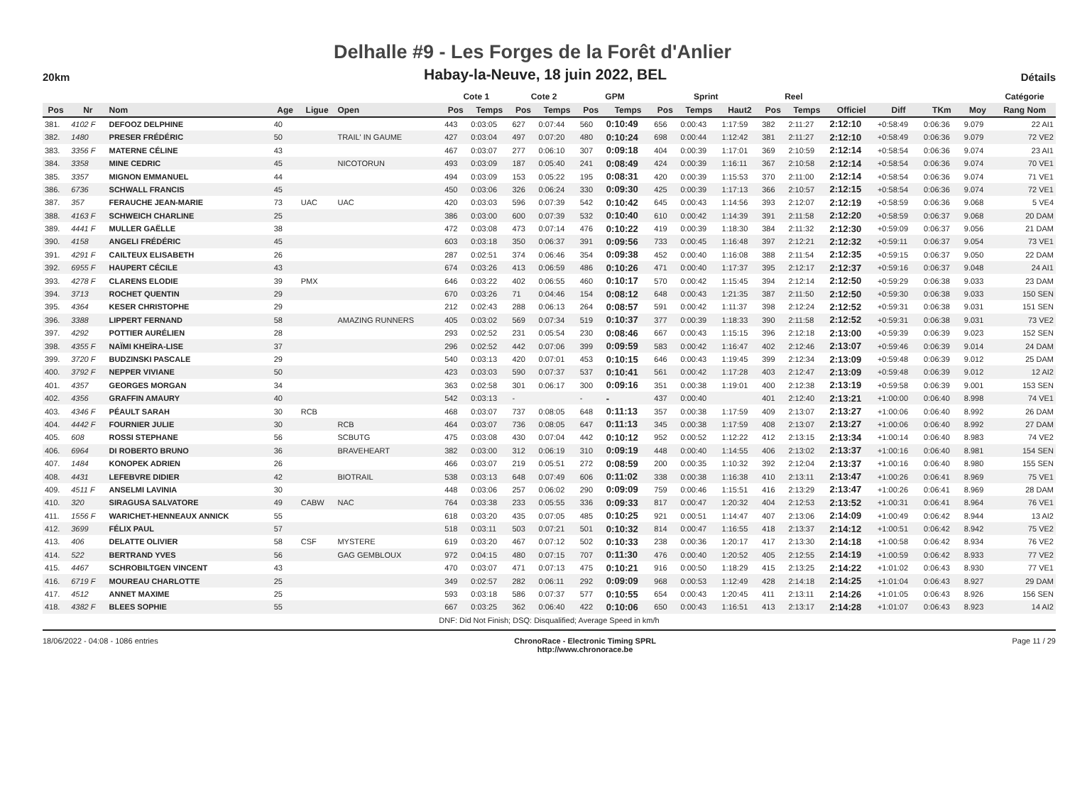Delhalle #9 - Les Forges de la Forêt d'Anlier
20km
Habay-la-Neuve, 18 juin 2022, BEL
Détails
| | | | | | | Cote 1 | | Cote 2 | | GPM | | Sprint | | | Reel | | | | | | Catégorie |
| --- | --- | --- | --- | --- | --- | --- | --- | --- | --- | --- | --- | --- | --- | --- | --- | --- | --- | --- | --- | --- | --- |
| Pos | Nr | Nom | Age | Ligue | Open | Pos | Temps | Pos | Temps | Pos | Temps | Pos | Temps | Haut2 | Pos | Temps | Officiel | Diff | TKm | Moy | Rang Nom |
| 381. | 4102 F | DEFOOZ DELPHINE | 40 | | | 443 | 0:03:05 | 627 | 0:07:44 | 560 | 0:10:49 | 656 | 0:00:43 | 1:17:59 | 382 | 2:11:27 | 2:12:10 | +0:58:49 | 0:06:36 | 9.079 | 22 AI1 |
| 382. | 1480 | PRESER FRÉDÉRIC | 50 | | TRAIL' IN GAUME | 427 | 0:03:04 | 497 | 0:07:20 | 480 | 0:10:24 | 698 | 0:00:44 | 1:12:42 | 381 | 2:11:27 | 2:12:10 | +0:58:49 | 0:06:36 | 9.079 | 72 VE2 |
| 383. | 3356 F | MATERNE CÉLINE | 43 | | | 467 | 0:03:07 | 277 | 0:06:10 | 307 | 0:09:18 | 404 | 0:00:39 | 1:17:01 | 369 | 2:10:59 | 2:12:14 | +0:58:54 | 0:06:36 | 9.074 | 23 AI1 |
| 384. | 3358 | MINE CEDRIC | 45 | | NICOTORUN | 493 | 0:03:09 | 187 | 0:05:40 | 241 | 0:08:49 | 424 | 0:00:39 | 1:16:11 | 367 | 2:10:58 | 2:12:14 | +0:58:54 | 0:06:36 | 9.074 | 70 VE1 |
| 385. | 3357 | MIGNON EMMANUEL | 44 | | | 494 | 0:03:09 | 153 | 0:05:22 | 195 | 0:08:31 | 420 | 0:00:39 | 1:15:53 | 370 | 2:11:00 | 2:12:14 | +0:58:54 | 0:06:36 | 9.074 | 71 VE1 |
| 386. | 6736 | SCHWALL FRANCIS | 45 | | | 450 | 0:03:06 | 326 | 0:06:24 | 330 | 0:09:30 | 425 | 0:00:39 | 1:17:13 | 366 | 2:10:57 | 2:12:15 | +0:58:54 | 0:06:36 | 9.074 | 72 VE1 |
| 387. | 357 | FERAUCHE JEAN-MARIE | 73 | UAC | UAC | 420 | 0:03:03 | 596 | 0:07:39 | 542 | 0:10:42 | 645 | 0:00:43 | 1:14:56 | 393 | 2:12:07 | 2:12:19 | +0:58:59 | 0:06:36 | 9.068 | 5 VE4 |
| 388. | 4163 F | SCHWEICH CHARLINE | 25 | | | 386 | 0:03:00 | 600 | 0:07:39 | 532 | 0:10:40 | 610 | 0:00:42 | 1:14:39 | 391 | 2:11:58 | 2:12:20 | +0:58:59 | 0:06:37 | 9.068 | 20 DAM |
| 389. | 4441 F | MULLER GAËLLE | 38 | | | 472 | 0:03:08 | 473 | 0:07:14 | 476 | 0:10:22 | 419 | 0:00:39 | 1:18:30 | 384 | 2:11:32 | 2:12:30 | +0:59:09 | 0:06:37 | 9.056 | 21 DAM |
| 390. | 4158 | ANGELI FRÉDÉRIC | 45 | | | 603 | 0:03:18 | 350 | 0:06:37 | 391 | 0:09:56 | 733 | 0:00:45 | 1:16:48 | 397 | 2:12:21 | 2:12:32 | +0:59:11 | 0:06:37 | 9.054 | 73 VE1 |
| 391. | 4291 F | CAILTEUX ELISABETH | 26 | | | 287 | 0:02:51 | 374 | 0:06:46 | 354 | 0:09:38 | 452 | 0:00:40 | 1:16:08 | 388 | 2:11:54 | 2:12:35 | +0:59:15 | 0:06:37 | 9.050 | 22 DAM |
| 392. | 6955 F | HAUPERT CÉCILE | 43 | | | 674 | 0:03:26 | 413 | 0:06:59 | 486 | 0:10:26 | 471 | 0:00:40 | 1:17:37 | 395 | 2:12:17 | 2:12:37 | +0:59:16 | 0:06:37 | 9.048 | 24 AI1 |
| 393. | 4278 F | CLARENS ELODIE | 39 | PMX | | 646 | 0:03:22 | 402 | 0:06:55 | 460 | 0:10:17 | 570 | 0:00:42 | 1:15:45 | 394 | 2:12:14 | 2:12:50 | +0:59:29 | 0:06:38 | 9.033 | 23 DAM |
| 394. | 3713 | ROCHET QUENTIN | 29 | | | 670 | 0:03:26 | 71 | 0:04:46 | 154 | 0:08:12 | 648 | 0:00:43 | 1:21:35 | 387 | 2:11:50 | 2:12:50 | +0:59:30 | 0:06:38 | 9.033 | 150 SEN |
| 395. | 4364 | KESER CHRISTOPHE | 29 | | | 212 | 0:02:43 | 288 | 0:06:13 | 264 | 0:08:57 | 591 | 0:00:42 | 1:11:37 | 398 | 2:12:24 | 2:12:52 | +0:59:31 | 0:06:38 | 9.031 | 151 SEN |
| 396. | 3388 | LIPPERT FERNAND | 58 | | AMAZING RUNNERS | 405 | 0:03:02 | 569 | 0:07:34 | 519 | 0:10:37 | 377 | 0:00:39 | 1:18:33 | 390 | 2:11:58 | 2:12:52 | +0:59:31 | 0:06:38 | 9.031 | 73 VE2 |
| 397. | 4292 | POTTIER AURÉLIEN | 28 | | | 293 | 0:02:52 | 231 | 0:05:54 | 230 | 0:08:46 | 667 | 0:00:43 | 1:15:15 | 396 | 2:12:18 | 2:13:00 | +0:59:39 | 0:06:39 | 9.023 | 152 SEN |
| 398. | 4355 F | NAÏMI KHEÏRA-LISE | 37 | | | 296 | 0:02:52 | 442 | 0:07:06 | 399 | 0:09:59 | 583 | 0:00:42 | 1:16:47 | 402 | 2:12:46 | 2:13:07 | +0:59:46 | 0:06:39 | 9.014 | 24 DAM |
| 399. | 3720 F | BUDZINSKI PASCALE | 29 | | | 540 | 0:03:13 | 420 | 0:07:01 | 453 | 0:10:15 | 646 | 0:00:43 | 1:19:45 | 399 | 2:12:34 | 2:13:09 | +0:59:48 | 0:06:39 | 9.012 | 25 DAM |
| 400. | 3792 F | NEPPER VIVIANE | 50 | | | 423 | 0:03:03 | 590 | 0:07:37 | 537 | 0:10:41 | 561 | 0:00:42 | 1:17:28 | 403 | 2:12:47 | 2:13:09 | +0:59:48 | 0:06:39 | 9.012 | 12 AI2 |
| 401. | 4357 | GEORGES MORGAN | 34 | | | 363 | 0:02:58 | 301 | 0:06:17 | 300 | 0:09:16 | 351 | 0:00:38 | 1:19:01 | 400 | 2:12:38 | 2:13:19 | +0:59:58 | 0:06:39 | 9.001 | 153 SEN |
| 402. | 4356 | GRAFFIN AMAURY | 40 | | | 542 | 0:03:13 | - | | - | - | 437 | 0:00:40 | | 401 | 2:12:40 | 2:13:21 | +1:00:00 | 0:06:40 | 8.998 | 74 VE1 |
| 403. | 4346 F | PÉAULT SARAH | 30 | RCB | | 468 | 0:03:07 | 737 | 0:08:05 | 648 | 0:11:13 | 357 | 0:00:38 | 1:17:59 | 409 | 2:13:07 | 2:13:27 | +1:00:06 | 0:06:40 | 8.992 | 26 DAM |
| 404. | 4442 F | FOURNIER JULIE | 30 | | RCB | 464 | 0:03:07 | 736 | 0:08:05 | 647 | 0:11:13 | 345 | 0:00:38 | 1:17:59 | 408 | 2:13:07 | 2:13:27 | +1:00:06 | 0:06:40 | 8.992 | 27 DAM |
| 405. | 608 | ROSSI STEPHANE | 56 | | SCBUTG | 475 | 0:03:08 | 430 | 0:07:04 | 442 | 0:10:12 | 952 | 0:00:52 | 1:12:22 | 412 | 2:13:15 | 2:13:34 | +1:00:14 | 0:06:40 | 8.983 | 74 VE2 |
| 406. | 6964 | DI ROBERTO BRUNO | 36 | | BRAVEHEART | 382 | 0:03:00 | 312 | 0:06:19 | 310 | 0:09:19 | 448 | 0:00:40 | 1:14:55 | 406 | 2:13:02 | 2:13:37 | +1:00:16 | 0:06:40 | 8.981 | 154 SEN |
| 407. | 1484 | KONOPEK ADRIEN | 26 | | | 466 | 0:03:07 | 219 | 0:05:51 | 272 | 0:08:59 | 200 | 0:00:35 | 1:10:32 | 392 | 2:12:04 | 2:13:37 | +1:00:16 | 0:06:40 | 8.980 | 155 SEN |
| 408. | 4431 | LEFEBVRE DIDIER | 42 | | BIOTRAIL | 538 | 0:03:13 | 648 | 0:07:49 | 606 | 0:11:02 | 338 | 0:00:38 | 1:16:38 | 410 | 2:13:11 | 2:13:47 | +1:00:26 | 0:06:41 | 8.969 | 75 VE1 |
| 409. | 4511 F | ANSELMI LAVINIA | 30 | | | 448 | 0:03:06 | 257 | 0:06:02 | 290 | 0:09:09 | 759 | 0:00:46 | 1:15:51 | 416 | 2:13:29 | 2:13:47 | +1:00:26 | 0:06:41 | 8.969 | 28 DAM |
| 410. | 320 | SIRAGUSA SALVATORE | 49 | CABW | NAC | 764 | 0:03:38 | 233 | 0:05:55 | 336 | 0:09:33 | 817 | 0:00:47 | 1:20:32 | 404 | 2:12:53 | 2:13:52 | +1:00:31 | 0:06:41 | 8.964 | 76 VE1 |
| 411. | 1556 F | WARICHET-HENNEAUX ANNICK | 55 | | | 618 | 0:03:20 | 435 | 0:07:05 | 485 | 0:10:25 | 921 | 0:00:51 | 1:14:47 | 407 | 2:13:06 | 2:14:09 | +1:00:49 | 0:06:42 | 8.944 | 13 AI2 |
| 412. | 3699 | FÉLIX PAUL | 57 | | | 518 | 0:03:11 | 503 | 0:07:21 | 501 | 0:10:32 | 814 | 0:00:47 | 1:16:55 | 418 | 2:13:37 | 2:14:12 | +1:00:51 | 0:06:42 | 8.942 | 75 VE2 |
| 413. | 406 | DELATTE OLIVIER | 58 | CSF | MYSTERE | 619 | 0:03:20 | 467 | 0:07:12 | 502 | 0:10:33 | 238 | 0:00:36 | 1:20:17 | 417 | 2:13:30 | 2:14:18 | +1:00:58 | 0:06:42 | 8.934 | 76 VE2 |
| 414. | 522 | BERTRAND YVES | 56 | | GAG GEMBLOUX | 972 | 0:04:15 | 480 | 0:07:15 | 707 | 0:11:30 | 476 | 0:00:40 | 1:20:52 | 405 | 2:12:55 | 2:14:19 | +1:00:59 | 0:06:42 | 8.933 | 77 VE2 |
| 415. | 4467 | SCHROBILTGEN VINCENT | 43 | | | 470 | 0:03:07 | 471 | 0:07:13 | 475 | 0:10:21 | 916 | 0:00:50 | 1:18:29 | 415 | 2:13:25 | 2:14:22 | +1:01:02 | 0:06:43 | 8.930 | 77 VE1 |
| 416. | 6719 F | MOUREAU CHARLOTTE | 25 | | | 349 | 0:02:57 | 282 | 0:06:11 | 292 | 0:09:09 | 968 | 0:00:53 | 1:12:49 | 428 | 2:14:18 | 2:14:25 | +1:01:04 | 0:06:43 | 8.927 | 29 DAM |
| 417. | 4512 | ANNET MAXIME | 25 | | | 593 | 0:03:18 | 586 | 0:07:37 | 577 | 0:10:55 | 654 | 0:00:43 | 1:20:45 | 411 | 2:13:11 | 2:14:26 | +1:01:05 | 0:06:43 | 8.926 | 156 SEN |
| 418. | 4382 F | BLEES SOPHIE | 55 | | | 667 | 0:03:25 | 362 | 0:06:40 | 422 | 0:10:06 | 650 | 0:00:43 | 1:16:51 | 413 | 2:13:17 | 2:14:28 | +1:01:07 | 0:06:43 | 8.923 | 14 AI2 |
| DNF: Did Not Finish; DSQ: Disqualified; Average Speed in km/h | | | | | | | | | | | | | | | | | | | | | |
18/06/2022 - 04:08 - 1086 entries ChronoRace - Electronic Timing SPRL
http://www.chronorace.be Page 11 / 29